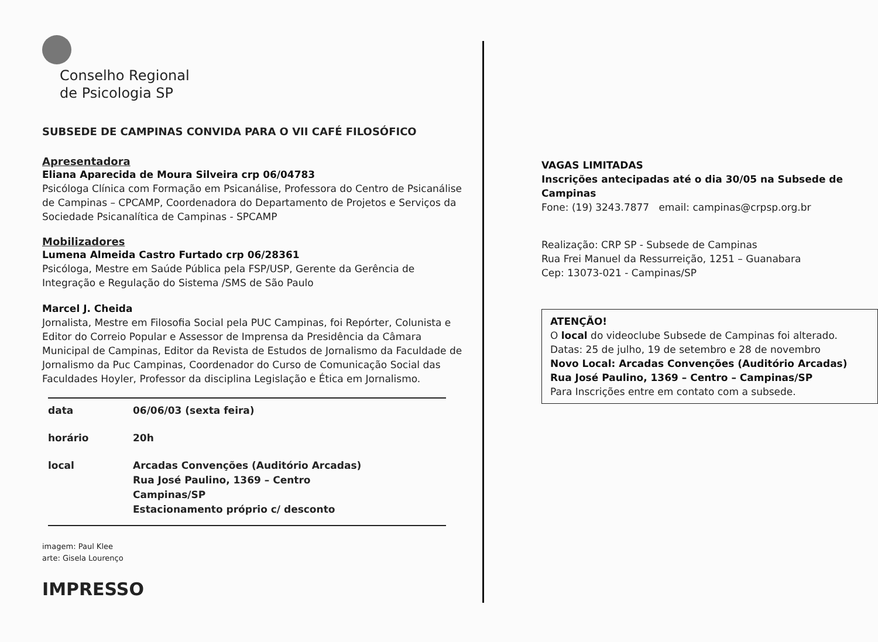Conselho Regional
de Psicologia SP
SUBSEDE DE CAMPINAS CONVIDA PARA O VII CAFÉ FILOSÓFICO
Apresentadora
Eliana Aparecida de Moura Silveira crp 06/04783
Psicóloga Clínica com Formação em Psicanálise, Professora do Centro de Psicanálise de Campinas – CPCAMP, Coordenadora do Departamento de Projetos e Serviços da Sociedade Psicanalítica de Campinas - SPCAMP
Mobilizadores
Lumena Almeida Castro Furtado crp 06/28361
Psicóloga, Mestre em Saúde Pública pela FSP/USP, Gerente da Gerência de Integração e Regulação do Sistema /SMS de São Paulo
Marcel J. Cheida
Jornalista, Mestre em Filosofia Social pela PUC Campinas, foi Repórter, Colunista e Editor do Correio Popular e Assessor de Imprensa da Presidência da Câmara Municipal de Campinas, Editor da Revista de Estudos de Jornalismo da Faculdade de Jornalismo da Puc Campinas, Coordenador do Curso de Comunicação Social das Faculdades Hoyler, Professor da disciplina Legislação e Ética em Jornalismo.
| data | 06/06/03 (sexta feira) |
| horário | 20h |
| local | Arcadas Convenções (Auditório Arcadas) Rua José Paulino, 1369 – Centro Campinas/SP Estacionamento próprio c/ desconto |
imagem: Paul Klee
arte: Gisela Lourenço
IMPRESSO
VAGAS LIMITADAS
Inscrições antecipadas até o dia 30/05 na Subsede de Campinas
Fone: (19) 3243.7877 email: campinas@crpsp.org.br
Realização: CRP SP - Subsede de Campinas
Rua Frei Manuel da Ressurreição, 1251 – Guanabara
Cep: 13073-021 - Campinas/SP
ATENÇÃO!
O local do videoclube Subsede de Campinas foi alterado.
Datas: 25 de julho, 19 de setembro e 28 de novembro
Novo Local: Arcadas Convenções (Auditório Arcadas)
Rua José Paulino, 1369 – Centro – Campinas/SP
Para Inscrições entre em contato com a subsede.